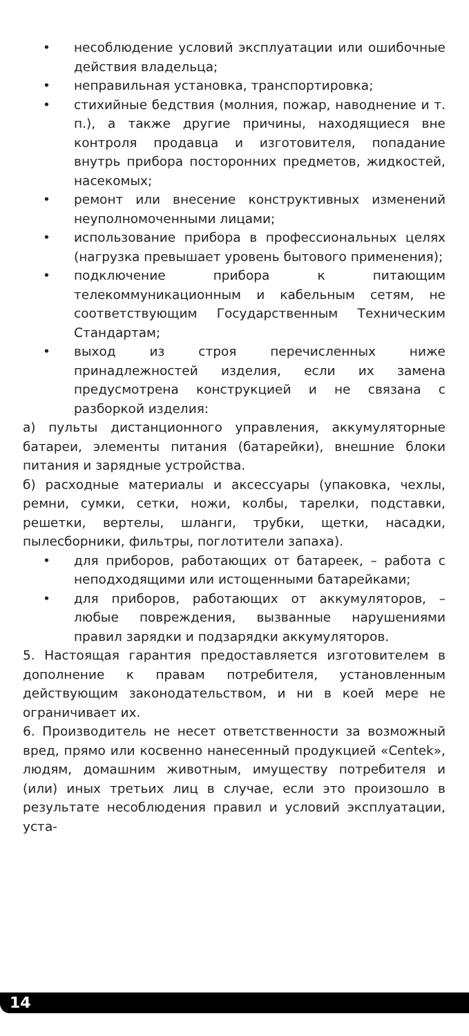• несоблюдение условий эксплуатации или ошибочные действия владельца;
• неправильная установка, транспортировка;
• стихийные бедствия (молния, пожар, наводнение и т. п.), а также другие причины, находящиеся вне контроля продавца и изготовителя, попадание внутрь прибора посторонних предметов, жидкостей, насекомых;
• ремонт или внесение конструктивных изменений неуполномоченными лицами;
• использование прибора в профессиональных целях (нагрузка превышает уровень бытового применения);
• подключение прибора к питающим телекоммуникационным и кабельным сетям, не соответствующим Государственным Техническим Стандартам;
• выход из строя перечисленных ниже принадлежностей изделия, если их замена предусмотрена конструкцией и не связана с разборкой изделия:
а) пульты дистанционного управления, аккумуляторные батареи, элементы питания (батарейки), внешние блоки питания и зарядные устройства.
б) расходные материалы и аксессуары (упаковка, чехлы, ремни, сумки, сетки, ножи, колбы, тарелки, подставки, решетки, вертелы, шланги, трубки, щетки, насадки, пылесборники, фильтры, поглотители запаха).
• для приборов, работающих от батареек, – работа с неподходящими или истощенными батарейками;
• для приборов, работающих от аккумуляторов, – любые повреждения, вызванные нарушениями правил зарядки и подзарядки аккумуляторов.
5. Настоящая гарантия предоставляется изготовителем в дополнение к правам потребителя, установленным действующим законодательством, и ни в коей мере не ограничивает их.
6. Производитель не несет ответственности за возможный вред, прямо или косвенно нанесенный продукцией «Centek», людям, домашним животным, имуществу потребителя и (или) иных третьих лиц в случае, если это произошло в результате несоблюдения правил и условий эксплуатации, уста-
14